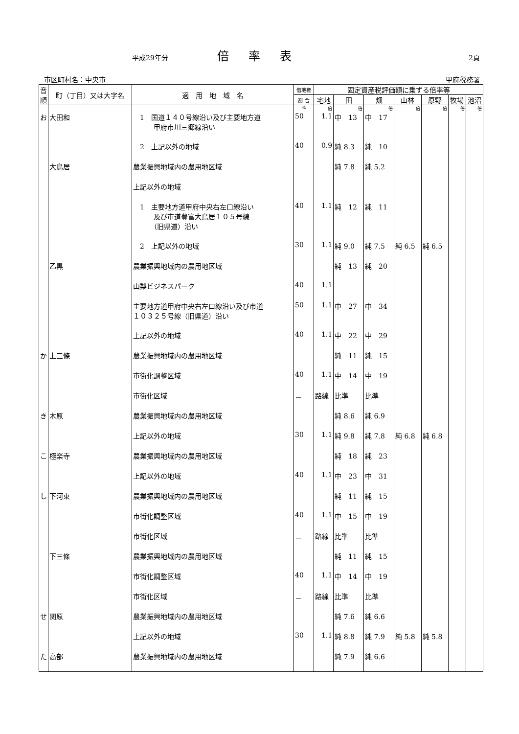平成29年分 倍率表 2頁
市区町村名：中央市 甲府税務署
| 音順 | 町（丁目）又は大字名 | 適 用 地 域 名 | 借地権 | 固定資産税評価額に乗ずる倍率等 | | | | | | |
| --- | --- | --- | --- | --- | --- | --- | --- | --- | --- | --- |
| | | | 割 合 | 宅地 | 田 | 畑 | 山林 | 原野 | 牧場 | 池沼 |
| | | | % | 倍 | 倍 | 倍 | 倍 | 倍 | 倍 | 倍 |
| お | 大田和 | 1 国道１４０号線沿い及び主要地方道 甲府市川三郷線沿い | 50 | 1.1 | 中 13 | 中 17 | | | | |
| | | 2 上記以外の地域 | 40 | 0.9 | 純 8.3 | 純 10 | | | | |
| | 大鳥居 | 農業振興地域内の農用地区域 | | | 純 7.8 | 純 5.2 | | | | |
| | | 上記以外の地域 | | | | | | | | |
| | | 1 主要地方道甲府中央右左口線沿い 及び市道豊富大鳥居１０５号線 （旧県道）沿い | 40 | 1.1 | 純 12 | 純 11 | | | | |
| | | 2 上記以外の地域 | 30 | 1.1 | 純 9.0 | 純 7.5 | 純 6.5 | 純 6.5 | | |
| | 乙黒 | 農業振興地域内の農用地区域 | | | 純 13 | 純 20 | | | | |
| | | 山梨ビジネスパーク | 40 | 1.1 | | | | | | |
| | | 主要地方道甲府中央右左口線沿い及び市道 １０３２５号線（旧県道）沿い | 50 | 1.1 | 中 27 | 中 34 | | | | |
| | | 上記以外の地域 | 40 | 1.1 | 中 22 | 中 29 | | | | |
| か | 上三條 | 農業振興地域内の農用地区域 | | | 純 11 | 純 15 | | | | |
| | | 市街化調整区域 | 40 | 1.1 | 中 14 | 中 19 | | | | |
| | | 市街化区域 | － | 路線 | 比準 | 比準 | | | | |
| き | 木原 | 農業振興地域内の農用地区域 | | | 純 8.6 | 純 6.9 | | | | |
| | | 上記以外の地域 | 30 | 1.1 | 純 9.8 | 純 7.8 | 純 6.8 | 純 6.8 | | |
| こ | 極楽寺 | 農業振興地域内の農用地区域 | | | 純 18 | 純 23 | | | | |
| | | 上記以外の地域 | 40 | 1.1 | 中 23 | 中 31 | | | | |
| し | 下河東 | 農業振興地域内の農用地区域 | | | 純 11 | 純 15 | | | | |
| | | 市街化調整区域 | 40 | 1.1 | 中 15 | 中 19 | | | | |
| | | 市街化区域 | － | 路線 | 比準 | 比準 | | | | |
| | 下三條 | 農業振興地域内の農用地区域 | | | 純 11 | 純 15 | | | | |
| | | 市街化調整区域 | 40 | 1.1 | 中 14 | 中 19 | | | | |
| | | 市街化区域 | － | 路線 | 比準 | 比準 | | | | |
| せ | 関原 | 農業振興地域内の農用地区域 | | | 純 7.6 | 純 6.6 | | | | |
| | | 上記以外の地域 | 30 | 1.1 | 純 8.8 | 純 7.9 | 純 5.8 | 純 5.8 | | |
| た | 高部 | 農業振興地域内の農用地区域 | | | 純 7.9 | 純 6.6 | | | | |